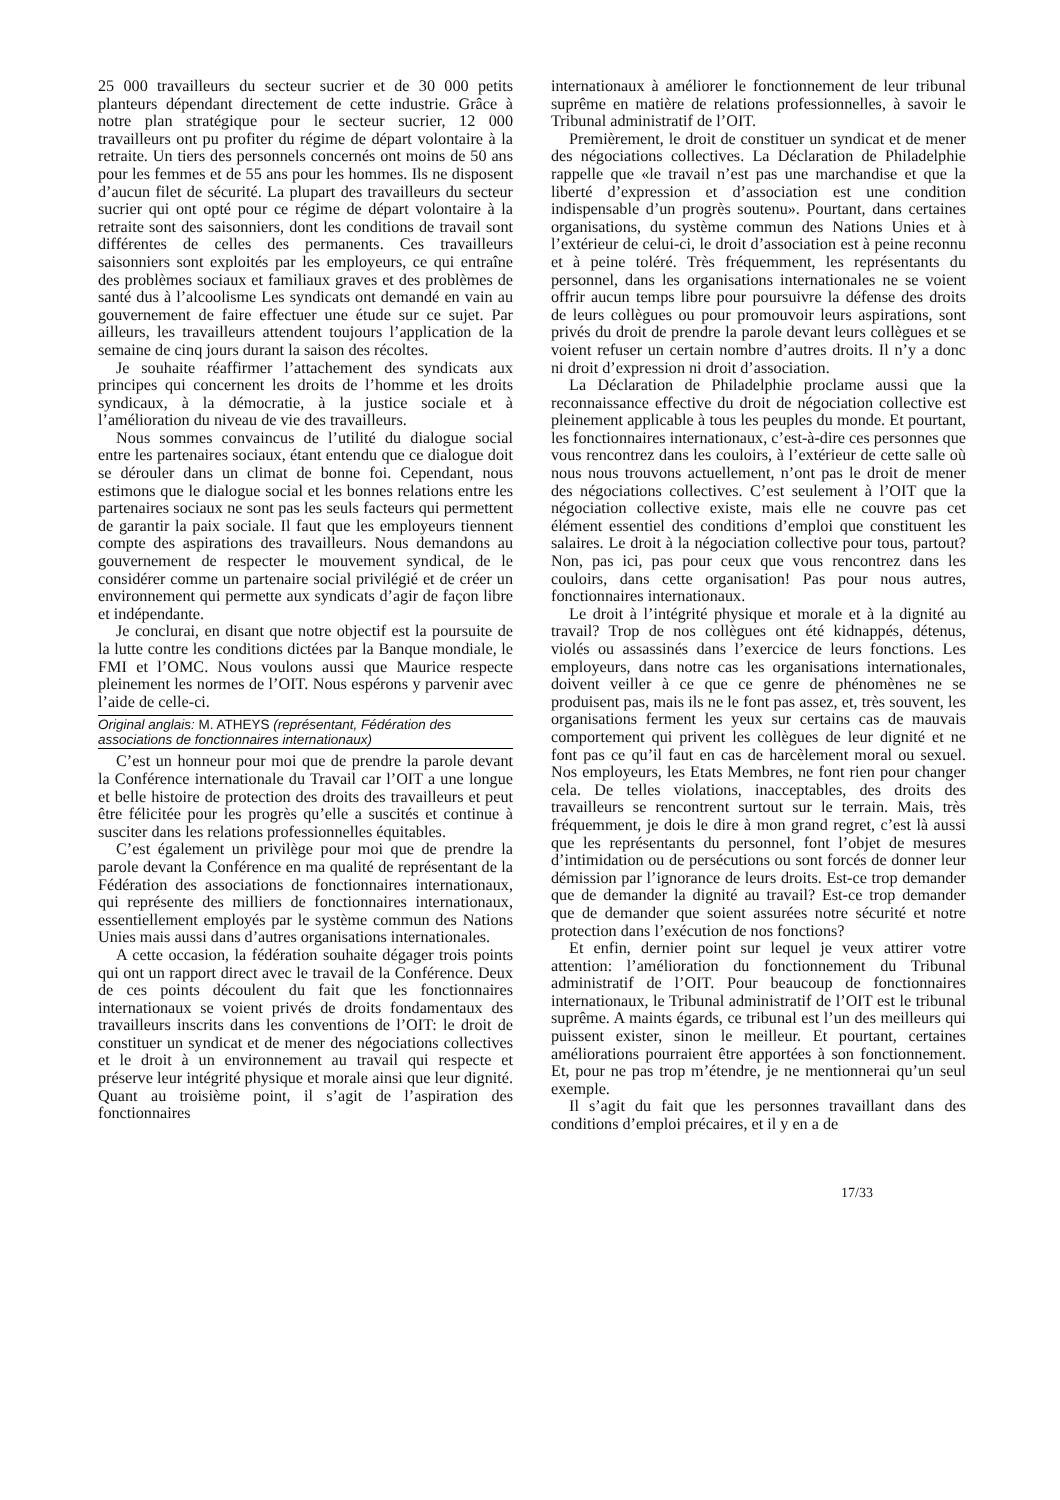25 000 travailleurs du secteur sucrier et de 30 000 petits planteurs dépendant directement de cette industrie. Grâce à notre plan stratégique pour le secteur sucrier, 12 000 travailleurs ont pu profiter du régime de départ volontaire à la retraite. Un tiers des personnels concernés ont moins de 50 ans pour les femmes et de 55 ans pour les hommes. Ils ne disposent d’aucun filet de sécurité. La plupart des travailleurs du secteur sucrier qui ont opté pour ce régime de départ volontaire à la retraite sont des saisonniers, dont les conditions de travail sont différentes de celles des permanents. Ces travailleurs saisonniers sont exploités par les employeurs, ce qui entraîne des problèmes sociaux et familiaux graves et des problèmes de santé dus à l’alcoolisme Les syndicats ont demandé en vain au gouvernement de faire effectuer une étude sur ce sujet. Par ailleurs, les travailleurs attendent toujours l’application de la semaine de cinq jours durant la saison des récoltes.
Je souhaite réaffirmer l’attachement des syndicats aux principes qui concernent les droits de l’homme et les droits syndicaux, à la démocratie, à la justice sociale et à l’amélioration du niveau de vie des travailleurs.
Nous sommes convaincus de l’utilité du dialogue social entre les partenaires sociaux, étant entendu que ce dialogue doit se dérouler dans un climat de bonne foi. Cependant, nous estimons que le dialogue social et les bonnes relations entre les partenaires sociaux ne sont pas les seuls facteurs qui permettent de garantir la paix sociale. Il faut que les employeurs tiennent compte des aspirations des travailleurs. Nous demandons au gouvernement de respecter le mouvement syndical, de le considérer comme un partenaire social privilégié et de créer un environnement qui permette aux syndicats d’agir de façon libre et indépendante.
Je conclurai, en disant que notre objectif est la poursuite de la lutte contre les conditions dictées par la Banque mondiale, le FMI et l’OMC. Nous voulons aussi que Maurice respecte pleinement les normes de l’OIT. Nous espérons y parvenir avec l’aide de celle-ci.
Original anglais: M. ATHEYS (représentant, Fédération des associations de fonctionnaires internationaux)
C’est un honneur pour moi que de prendre la parole devant la Conférence internationale du Travail car l’OIT a une longue et belle histoire de protection des droits des travailleurs et peut être félicitée pour les progrès qu’elle a suscités et continue à susciter dans les relations professionnelles équitables.
C’est également un privilège pour moi que de prendre la parole devant la Conférence en ma qualité de représentant de la Fédération des associations de fonctionnaires internationaux, qui représente des milliers de fonctionnaires internationaux, essentiellement employés par le système commun des Nations Unies mais aussi dans d’autres organisations internationales.
A cette occasion, la fédération souhaite dégager trois points qui ont un rapport direct avec le travail de la Conférence. Deux de ces points découlent du fait que les fonctionnaires internationaux se voient privés de droits fondamentaux des travailleurs inscrits dans les conventions de l’OIT: le droit de constituer un syndicat et de mener des négociations collectives et le droit à un environnement au travail qui respecte et préserve leur intégrité physique et morale ainsi que leur dignité. Quant au troisième point, il s’agit de l’aspiration des fonctionnaires
internationaux à améliorer le fonctionnement de leur tribunal suprême en matière de relations professionnelles, à savoir le Tribunal administratif de l’OIT.
Premièrement, le droit de constituer un syndicat et de mener des négociations collectives. La Déclaration de Philadelphie rappelle que «le travail n’est pas une marchandise et que la liberté d’expression et d’association est une condition indispensable d’un progrès soutenu». Pourtant, dans certaines organisations, du système commun des Nations Unies et à l’extérieur de celui-ci, le droit d’association est à peine reconnu et à peine toléré. Très fréquemment, les représentants du personnel, dans les organisations internationales ne se voient offrir aucun temps libre pour poursuivre la défense des droits de leurs collègues ou pour promouvoir leurs aspirations, sont privés du droit de prendre la parole devant leurs collègues et se voient refuser un certain nombre d’autres droits. Il n’y a donc ni droit d’expression ni droit d’association.
La Déclaration de Philadelphie proclame aussi que la reconnaissance effective du droit de négociation collective est pleinement applicable à tous les peuples du monde. Et pourtant, les fonctionnaires internationaux, c’est-à-dire ces personnes que vous rencontrez dans les couloirs, à l’extérieur de cette salle où nous nous trouvons actuellement, n’ont pas le droit de mener des négociations collectives. C’est seulement à l’OIT que la négociation collective existe, mais elle ne couvre pas cet élément essentiel des conditions d’emploi que constituent les salaires. Le droit à la négociation collective pour tous, partout? Non, pas ici, pas pour ceux que vous rencontrez dans les couloirs, dans cette organisation! Pas pour nous autres, fonctionnaires internationaux.
Le droit à l’intégrité physique et morale et à la dignité au travail? Trop de nos collègues ont été kidnappés, détenus, violés ou assassinés dans l’exercice de leurs fonctions. Les employeurs, dans notre cas les organisations internationales, doivent veiller à ce que ce genre de phénomènes ne se produisent pas, mais ils ne le font pas assez, et, très souvent, les organisations ferment les yeux sur certains cas de mauvais comportement qui privent les collègues de leur dignité et ne font pas ce qu’il faut en cas de harcèlement moral ou sexuel. Nos employeurs, les Etats Membres, ne font rien pour changer cela. De telles violations, inacceptables, des droits des travailleurs se rencontrent surtout sur le terrain. Mais, très fréquemment, je dois le dire à mon grand regret, c’est là aussi que les représentants du personnel, font l’objet de mesures d’intimidation ou de persécutions ou sont forcés de donner leur démission par l’ignorance de leurs droits. Est-ce trop demander que de demander la dignité au travail? Est-ce trop demander que de demander que soient assurées notre sécurité et notre protection dans l’exécution de nos fonctions?
Et enfin, dernier point sur lequel je veux attirer votre attention: l’amélioration du fonctionnement du Tribunal administratif de l’OIT. Pour beaucoup de fonctionnaires internationaux, le Tribunal administratif de l’OIT est le tribunal suprême. A maints égards, ce tribunal est l’un des meilleurs qui puissent exister, sinon le meilleur. Et pourtant, certaines améliorations pourraient être apportées à son fonctionnement. Et, pour ne pas trop m’étendre, je ne mentionnerai qu’un seul exemple.
Il s’agit du fait que les personnes travaillant dans des conditions d’emploi précaires, et il y en a de
17/33